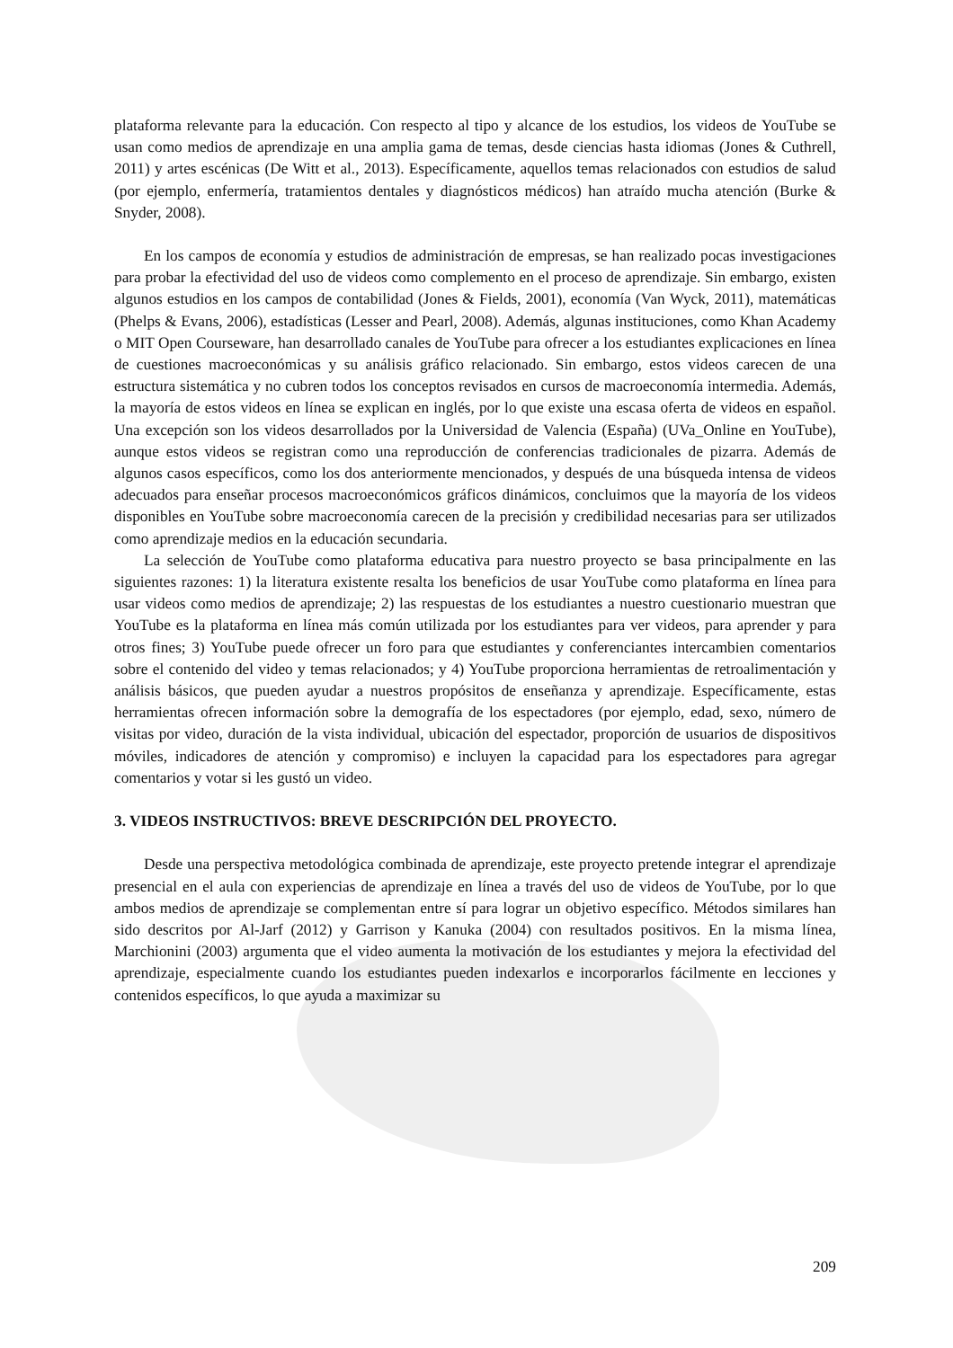plataforma relevante para la educación. Con respecto al tipo y alcance de los estudios, los videos de YouTube se usan como medios de aprendizaje en una amplia gama de temas, desde ciencias hasta idiomas (Jones & Cuthrell, 2011) y artes escénicas (De Witt et al., 2013). Específicamente, aquellos temas relacionados con estudios de salud (por ejemplo, enfermería, tratamientos dentales y diagnósticos médicos) han atraído mucha atención (Burke & Snyder, 2008).
En los campos de economía y estudios de administración de empresas, se han realizado pocas investigaciones para probar la efectividad del uso de videos como complemento en el proceso de aprendizaje. Sin embargo, existen algunos estudios en los campos de contabilidad (Jones & Fields, 2001), economía (Van Wyck, 2011), matemáticas (Phelps & Evans, 2006), estadísticas (Lesser and Pearl, 2008). Además, algunas instituciones, como Khan Academy o MIT Open Courseware, han desarrollado canales de YouTube para ofrecer a los estudiantes explicaciones en línea de cuestiones macroeconómicas y su análisis gráfico relacionado. Sin embargo, estos videos carecen de una estructura sistemática y no cubren todos los conceptos revisados en cursos de macroeconomía intermedia. Además, la mayoría de estos videos en línea se explican en inglés, por lo que existe una escasa oferta de videos en español. Una excepción son los videos desarrollados por la Universidad de Valencia (España) (UVa_Online en YouTube), aunque estos videos se registran como una reproducción de conferencias tradicionales de pizarra. Además de algunos casos específicos, como los dos anteriormente mencionados, y después de una búsqueda intensa de videos adecuados para enseñar procesos macroeconómicos gráficos dinámicos, concluimos que la mayoría de los videos disponibles en YouTube sobre macroeconomía carecen de la precisión y credibilidad necesarias para ser utilizados como aprendizaje medios en la educación secundaria.
La selección de YouTube como plataforma educativa para nuestro proyecto se basa principalmente en las siguientes razones: 1) la literatura existente resalta los beneficios de usar YouTube como plataforma en línea para usar videos como medios de aprendizaje; 2) las respuestas de los estudiantes a nuestro cuestionario muestran que YouTube es la plataforma en línea más común utilizada por los estudiantes para ver videos, para aprender y para otros fines; 3) YouTube puede ofrecer un foro para que estudiantes y conferenciantes intercambien comentarios sobre el contenido del video y temas relacionados; y 4) YouTube proporciona herramientas de retroalimentación y análisis básicos, que pueden ayudar a nuestros propósitos de enseñanza y aprendizaje. Específicamente, estas herramientas ofrecen información sobre la demografía de los espectadores (por ejemplo, edad, sexo, número de visitas por video, duración de la vista individual, ubicación del espectador, proporción de usuarios de dispositivos móviles, indicadores de atención y compromiso) e incluyen la capacidad para los espectadores para agregar comentarios y votar si les gustó un video.
3. VIDEOS INSTRUCTIVOS: BREVE DESCRIPCIÓN DEL PROYECTO.
Desde una perspectiva metodológica combinada de aprendizaje, este proyecto pretende integrar el aprendizaje presencial en el aula con experiencias de aprendizaje en línea a través del uso de videos de YouTube, por lo que ambos medios de aprendizaje se complementan entre sí para lograr un objetivo específico. Métodos similares han sido descritos por Al-Jarf (2012) y Garrison y Kanuka (2004) con resultados positivos. En la misma línea, Marchionini (2003) argumenta que el video aumenta la motivación de los estudiantes y mejora la efectividad del aprendizaje, especialmente cuando los estudiantes pueden indexarlos e incorporarlos fácilmente en lecciones y contenidos específicos, lo que ayuda a maximizar su
209